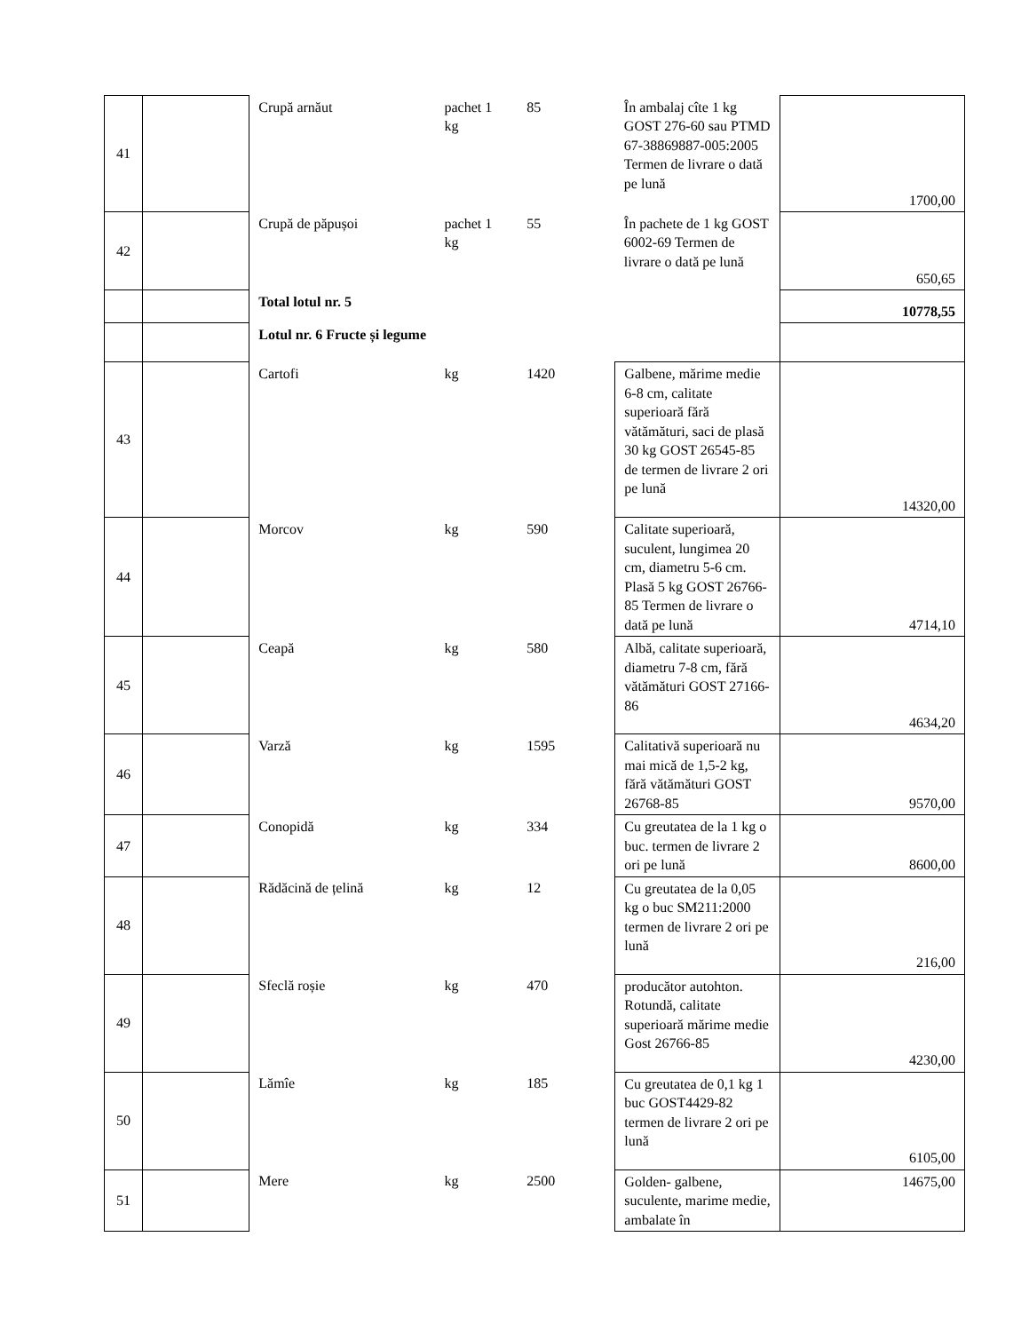| 41 | | Crupă arnăut | pachet 1 kg | 85 | În ambalaj cîte 1 kg GOST 276-60 sau PTMD 67-38869887-005:2005 Termen de livrare o dată pe lună | 1700,00 |
| 42 | | Crupă de păpușoi | pachet 1 kg | 55 | În pachete de 1 kg GOST 6002-69 Termen de livrare o dată pe lună | 650,65 |
| | | Total lotul nr. 5 | | | | 10778,55 |
| | | Lotul nr. 6 Fructe și legume | | | | |
| 43 | | Cartofi | kg | 1420 | Galbene, mărime medie 6-8 cm, calitate superioară fără vătămături, saci de plasă 30 kg GOST 26545-85 de termen de livrare 2 ori pe lună | 14320,00 |
| 44 | | Morcov | kg | 590 | Calitate superioară, suculent, lungimea 20 cm, diametru 5-6 cm. Plasă 5 kg GOST 26766-85 Termen de livrare o dată pe lună | 4714,10 |
| 45 | | Ceapă | kg | 580 | Albă, calitate superioară, diametru 7-8 cm, fără vătămături GOST 27166-86 | 4634,20 |
| 46 | | Varză | kg | 1595 | Calitativă superioară nu mai mică de 1,5-2 kg, fără vătămături GOST 26768-85 | 9570,00 |
| 47 | | Conopidă | kg | 334 | Cu greutatea de la 1 kg o buc. termen de livrare 2 ori pe lună | 8600,00 |
| 48 | | Rădăcină de țelină | kg | 12 | Cu greutatea de la 0,05 kg o buc SM211:2000 termen de livrare 2 ori pe lună | 216,00 |
| 49 | | Sfeclă roșie | kg | 470 | producător autohton. Rotundă, calitate superioară mărime medie Gost 26766-85 | 4230,00 |
| 50 | | Lămîe | kg | 185 | Cu greutatea de 0,1 kg 1 buc GOST4429-82 termen de livrare 2 ori pe lună | 6105,00 |
| 51 | | Mere | kg | 2500 | Golden- galbene, suculente, marime medie, ambalate în | 14675,00 |